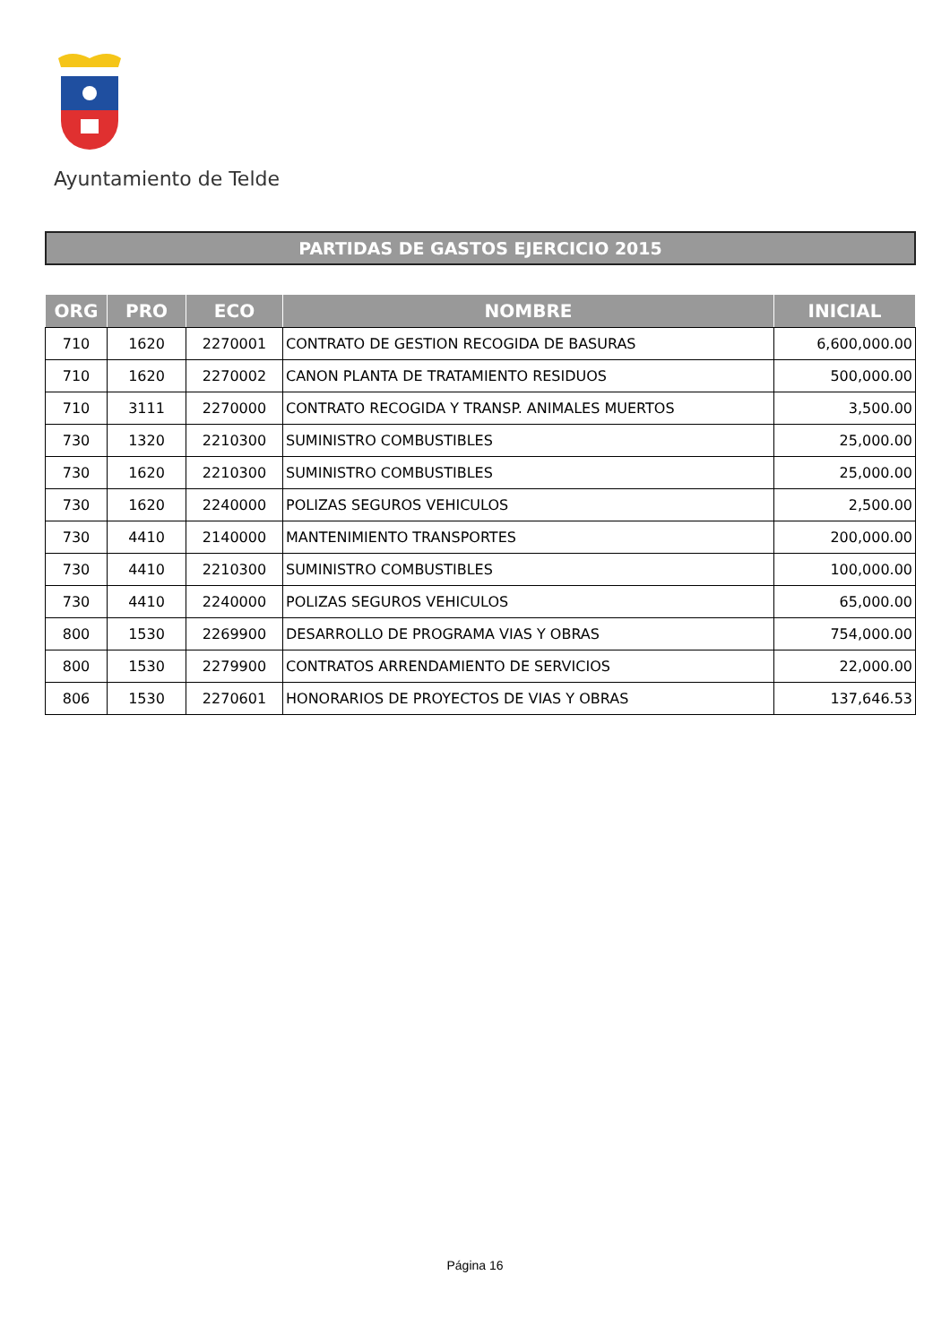Ayuntamiento de Telde
PARTIDAS DE GASTOS EJERCICIO 2015
| ORG | PRO | ECO | NOMBRE | INICIAL |
| --- | --- | --- | --- | --- |
| 710 | 1620 | 2270001 | CONTRATO DE GESTION RECOGIDA DE BASURAS | 6,600,000.00 |
| 710 | 1620 | 2270002 | CANON PLANTA DE TRATAMIENTO RESIDUOS | 500,000.00 |
| 710 | 3111 | 2270000 | CONTRATO RECOGIDA Y TRANSP. ANIMALES MUERTOS | 3,500.00 |
| 730 | 1320 | 2210300 | SUMINISTRO COMBUSTIBLES | 25,000.00 |
| 730 | 1620 | 2210300 | SUMINISTRO COMBUSTIBLES | 25,000.00 |
| 730 | 1620 | 2240000 | POLIZAS SEGUROS VEHICULOS | 2,500.00 |
| 730 | 4410 | 2140000 | MANTENIMIENTO TRANSPORTES | 200,000.00 |
| 730 | 4410 | 2210300 | SUMINISTRO COMBUSTIBLES | 100,000.00 |
| 730 | 4410 | 2240000 | POLIZAS SEGUROS VEHICULOS | 65,000.00 |
| 800 | 1530 | 2269900 | DESARROLLO DE PROGRAMA VIAS Y OBRAS | 754,000.00 |
| 800 | 1530 | 2279900 | CONTRATOS ARRENDAMIENTO DE SERVICIOS | 22,000.00 |
| 806 | 1530 | 2270601 | HONORARIOS DE PROYECTOS DE VIAS Y OBRAS | 137,646.53 |
Página 16